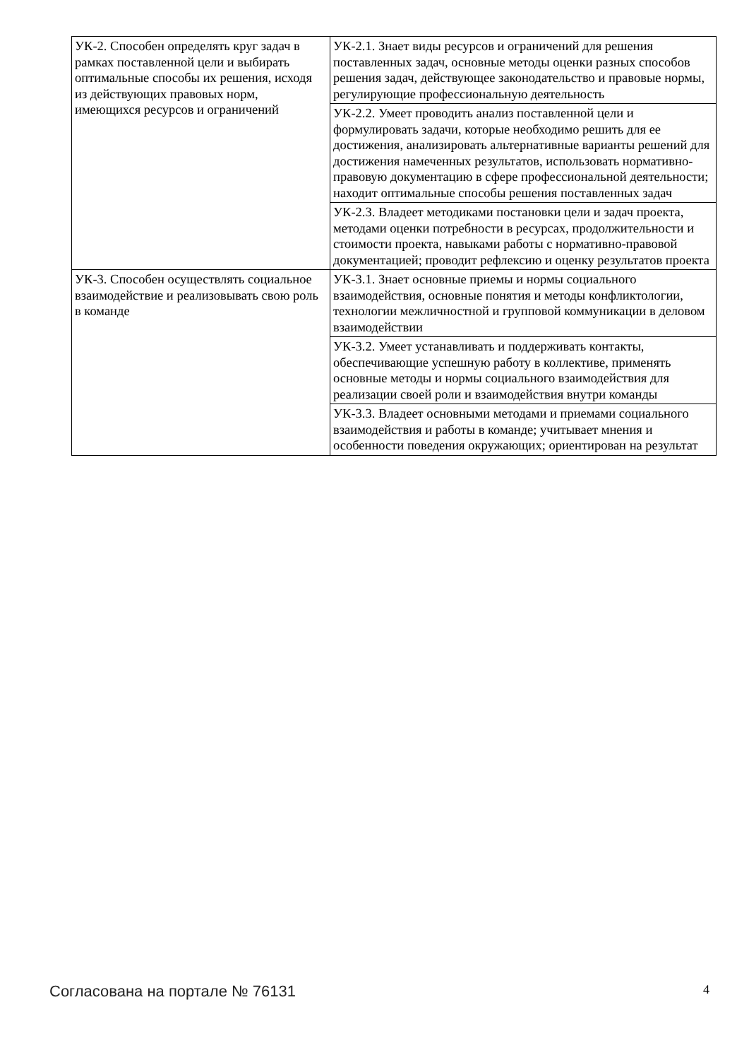| УК-2. Способен определять круг задач в рамках поставленной цели и выбирать оптимальные способы их решения, исходя из действующих правовых норм, имеющихся ресурсов и ограничений | УК-2.1. Знает виды ресурсов и ограничений для решения поставленных задач, основные методы оценки разных способов решения задач, действующее законодательство и правовые нормы, регулирующие профессиональную деятельность |
| | УК-2.2. Умеет проводить анализ поставленной цели и формулировать задачи, которые необходимо решить для ее достижения, анализировать альтернативные варианты решений для достижения намеченных результатов, использовать нормативно-правовую документацию в сфере профессиональной деятельности; находит оптимальные способы решения поставленных задач |
| | УК-2.3. Владеет методиками постановки цели и задач проекта, методами оценки потребности в ресурсах, продолжительности и стоимости проекта, навыками работы с нормативно-правовой документацией; проводит рефлексию и оценку результатов проекта |
| УК-3. Способен осуществлять социальное взаимодействие и реализовывать свою роль в команде | УК-3.1. Знает основные приемы и нормы социального взаимодействия, основные понятия и методы конфликтологии, технологии межличностной и групповой коммуникации в деловом взаимодействии |
| | УК-3.2. Умеет устанавливать и поддерживать контакты, обеспечивающие успешную работу в коллективе, применять основные методы и нормы социального взаимодействия для реализации своей роли и взаимодействия внутри команды |
| | УК-3.3. Владеет основными методами и приемами социального взаимодействия и работы в команде; учитывает мнения и особенности поведения окружающих; ориентирован на результат |
Согласована на портале № 76131 4